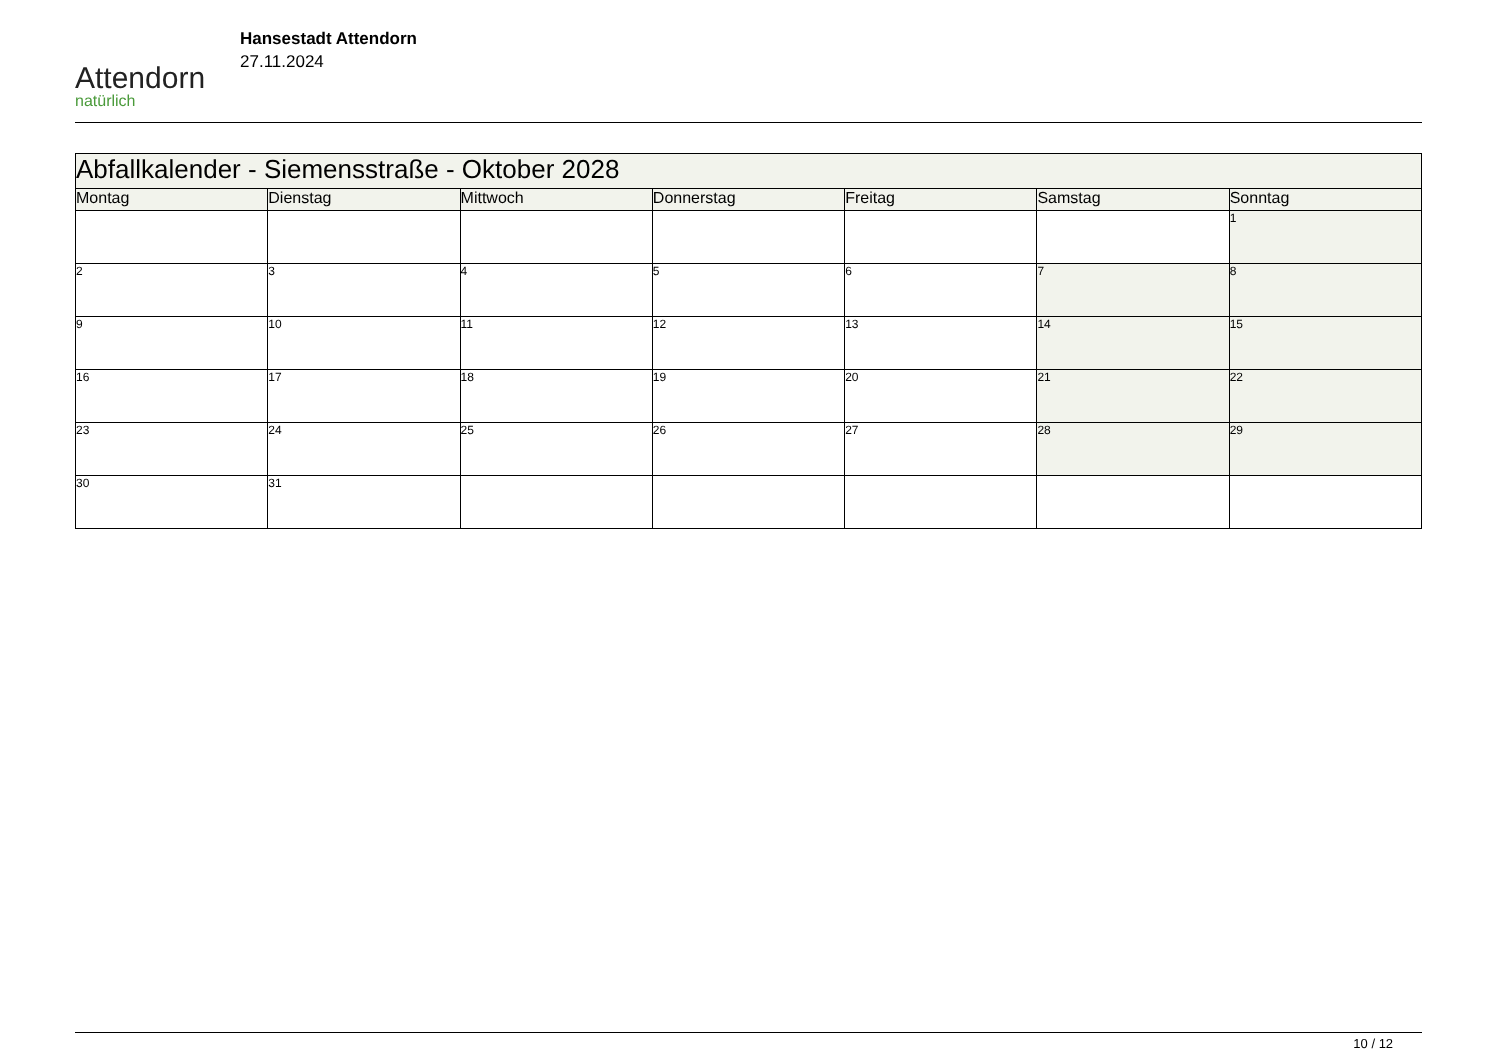Attendorn
natürlich
Hansestadt Attendorn
27.11.2024
| Abfallkalender - Siemensstraße - Oktober 2028 | | | | | | |
| Montag | Dienstag | Mittwoch | Donnerstag | Freitag | Samstag | Sonntag |
| | | | | | | 1 |
| 2 | 3 | 4 | 5 | 6 | 7 | 8 |
| 9 | 10 | 11 | 12 | 13 | 14 | 15 |
| 16 | 17 | 18 | 19 | 20 | 21 | 22 |
| 23 | 24 | 25 | 26 | 27 | 28 | 29 |
| 30 | 31 | | | | | |
10 / 12